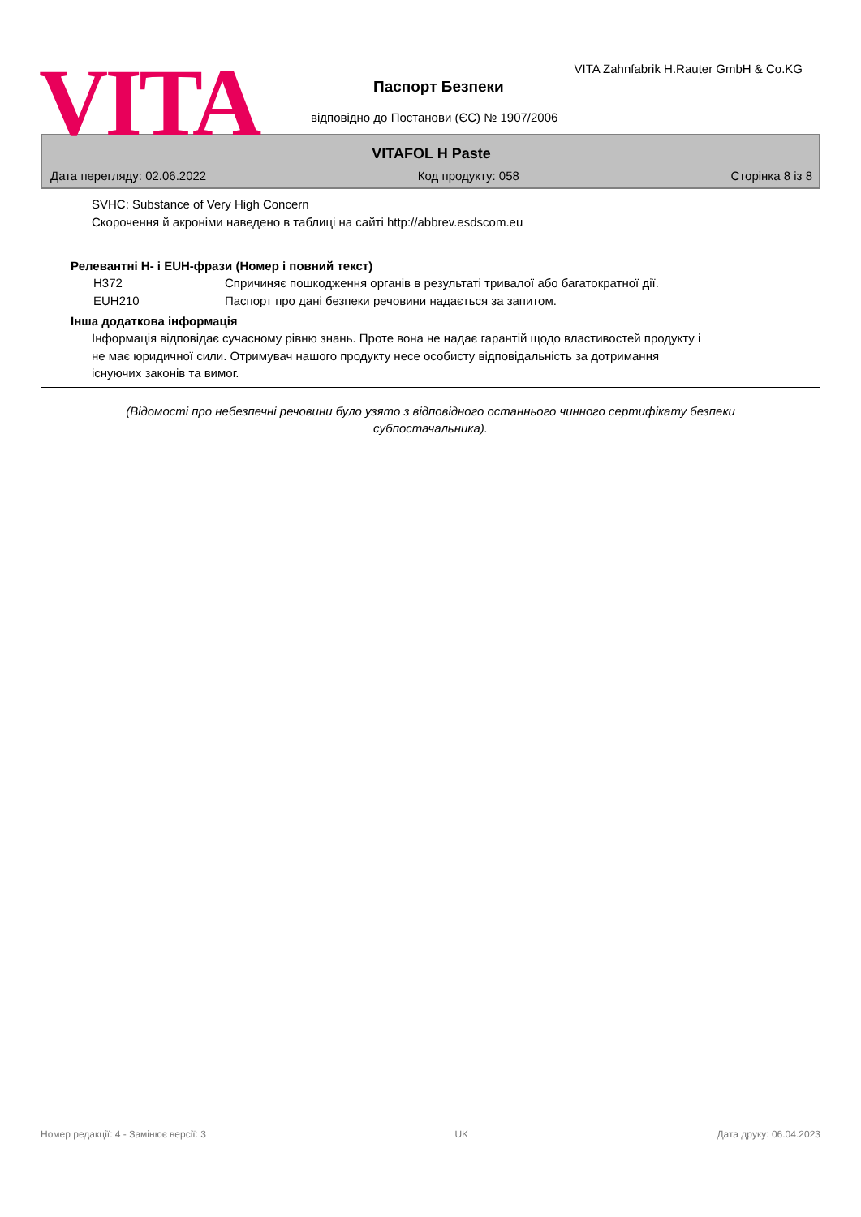VITA
VITA Zahnfabrik H.Rauter GmbH & Co.KG
Паспорт Безпеки
відповідно до Постанови (ЄС) № 1907/2006
VITAFOL H Paste
Дата перегляду: 02.06.2022 Код продукту: 058 Сторінка 8 із 8
SVHC: Substance of Very High Concern
Скорочення й акроніми наведено в таблиці на сайті http://abbrev.esdscom.eu
Релевантні H- і EUH-фрази (Номер і повний текст)
| H372 | Спричиняє пошкодження органів в результаті тривалої або багатократної дії. |
| EUH210 | Паспорт про дані безпеки речовини надається за запитом. |
Інша додаткова інформація
Інформація відповідає сучасному рівню знань. Проте вона не надає гарантій щодо властивостей продукту і
не має юридичної сили. Отримувач нашого продукту несе особисту відповідальність за дотримання
існуючих законів та вимог.
(Відомості про небезпечні речовини було узято з відповідного останнього чинного сертифікату безпеки субпостачальника).
Номер редакції: 4 - Замінює версії: 3 UK Дата друку: 06.04.2023